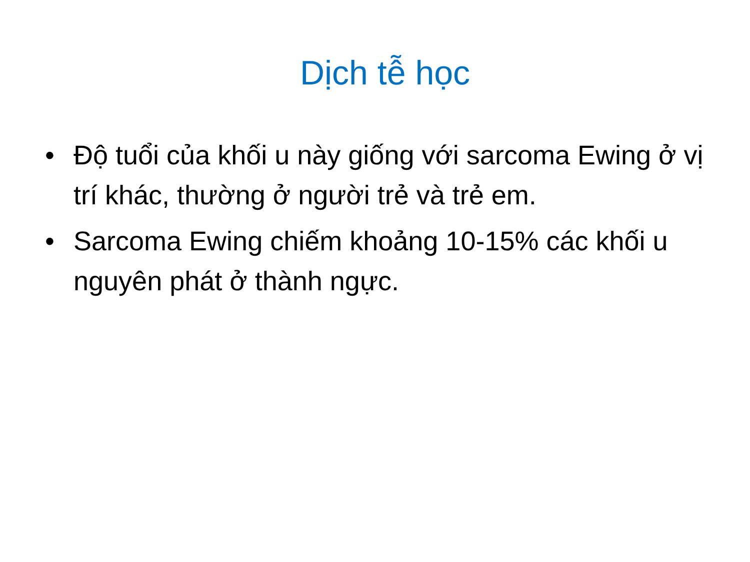Dịch tễ học
• Độ tuổi của khối u này giống với sarcoma Ewing ở vị trí khác, thường ở người trẻ và trẻ em.
• Sarcoma Ewing chiếm khoảng 10-15% các khối u nguyên phát ở thành ngực.